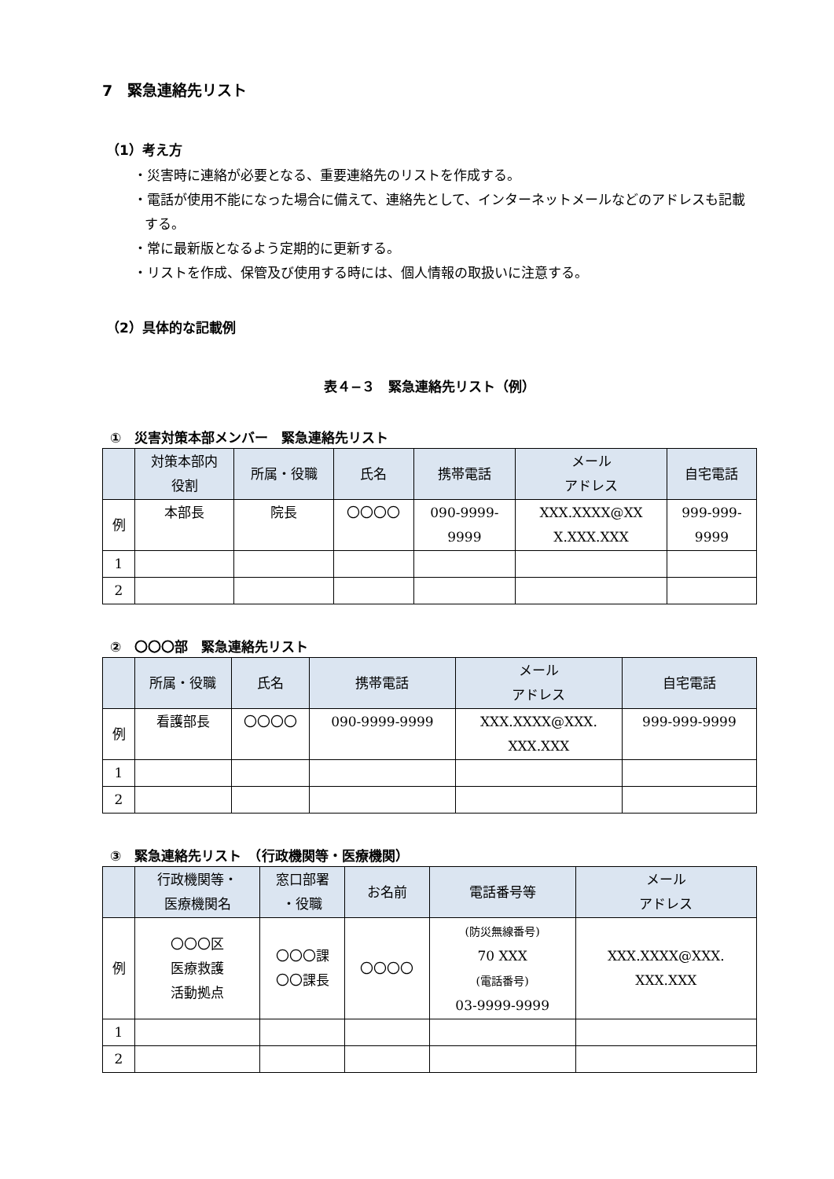7　緊急連絡先リスト
（1）考え方
・災害時に連絡が必要となる、重要連絡先のリストを作成する。
・電話が使用不能になった場合に備えて、連絡先として、インターネットメールなどのアドレスも記載する。
・常に最新版となるよう定期的に更新する。
・リストを作成、保管及び使用する時には、個人情報の取扱いに注意する。
（2）具体的な記載例
表４−３　緊急連絡先リスト（例）
①　災害対策本部メンバー　緊急連絡先リスト
| | 対策本部内 役割 | 所属・役職 | 氏名 | 携帯電話 | メール アドレス | 自宅電話 |
| --- | --- | --- | --- | --- | --- | --- |
| 例 | 本部長 | 院長 | 〇〇〇〇 | 090-9999- 9999 | XXX.XXXX@XX X.XXX.XXX | 999-999- 9999 |
| 1 | | | | | | |
| 2 | | | | | | |
②　〇〇〇部　緊急連絡先リスト
| | 所属・役職 | 氏名 | 携帯電話 | メール アドレス | 自宅電話 |
| --- | --- | --- | --- | --- | --- |
| 例 | 看護部長 | 〇〇〇〇 | 090-9999-9999 | XXX.XXXX@XXX. XXX.XXX | 999-999-9999 |
| 1 | | | | | |
| 2 | | | | | |
③　緊急連絡先リスト　（行政機関等・医療機関）
| | 行政機関等・ 医療機関名 | 窓口部署 ・役職 | お名前 | 電話番号等 | メール アドレス |
| --- | --- | --- | --- | --- | --- |
| 例 | 〇〇〇区 医療救護 活動拠点 | 〇〇〇課 〇〇課長 | 〇〇〇〇 | (防災無線番号) 70 XXX (電話番号) 03-9999-9999 | XXX.XXXX@XXX. XXX.XXX |
| 1 | | | | | |
| 2 | | | | | |